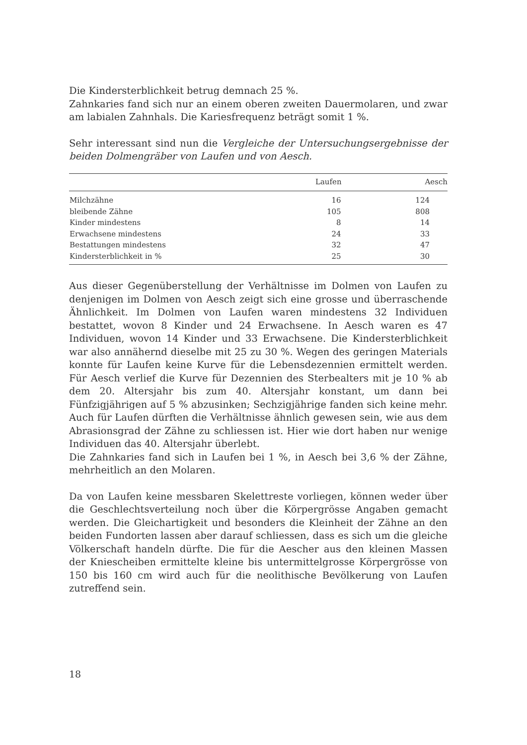Die Kindersterblichkeit betrug demnach 25 %.
Zahnkaries fand sich nur an einem oberen zweiten Dauermolaren, und zwar am labialen Zahnhals. Die Kariesfrequenz beträgt somit 1 %.
Sehr interessant sind nun die Vergleiche der Untersuchungsergebnisse der beiden Dolmengräber von Laufen und von Aesch.
| | Laufen | Aesch |
| --- | --- | --- |
| Milchzähne | 16 | 124 |
| bleibende Zähne | 105 | 808 |
| Kinder mindestens | 8 | 14 |
| Erwachsene mindestens | 24 | 33 |
| Bestattungen mindestens | 32 | 47 |
| Kindersterblichkeit in % | 25 | 30 |
Aus dieser Gegenüberstellung der Verhältnisse im Dolmen von Laufen zu denjenigen im Dolmen von Aesch zeigt sich eine grosse und überraschende Ähnlichkeit. Im Dolmen von Laufen waren mindestens 32 Individuen bestattet, wovon 8 Kinder und 24 Erwachsene. In Aesch waren es 47 Individuen, wovon 14 Kinder und 33 Erwachsene. Die Kindersterblichkeit war also annähernd dieselbe mit 25 zu 30 %. Wegen des geringen Materials konnte für Laufen keine Kurve für die Lebensdezennien ermittelt werden. Für Aesch verlief die Kurve für Dezennien des Sterbealters mit je 10 % ab dem 20. Altersjahr bis zum 40. Altersjahr konstant, um dann bei Fünfzigjährigen auf 5 % abzusinken; Sechzigjährige fanden sich keine mehr. Auch für Laufen dürften die Verhältnisse ähnlich gewesen sein, wie aus dem Abrasionsgrad der Zähne zu schliessen ist. Hier wie dort haben nur wenige Individuen das 40. Altersjahr überlebt.
Die Zahnkaries fand sich in Laufen bei 1 %, in Aesch bei 3,6 % der Zähne, mehrheitlich an den Molaren.
Da von Laufen keine messbaren Skelettreste vorliegen, können weder über die Geschlechtsverteilung noch über die Körpergrösse Angaben gemacht werden. Die Gleichartigkeit und besonders die Kleinheit der Zähne an den beiden Fundorten lassen aber darauf schliessen, dass es sich um die gleiche Völkerschaft handeln dürfte. Die für die Aescher aus den kleinen Massen der Kniescheiben ermittelte kleine bis untermittelgrosse Körpergrösse von 150 bis 160 cm wird auch für die neolithische Bevölkerung von Laufen zutreffend sein.
18